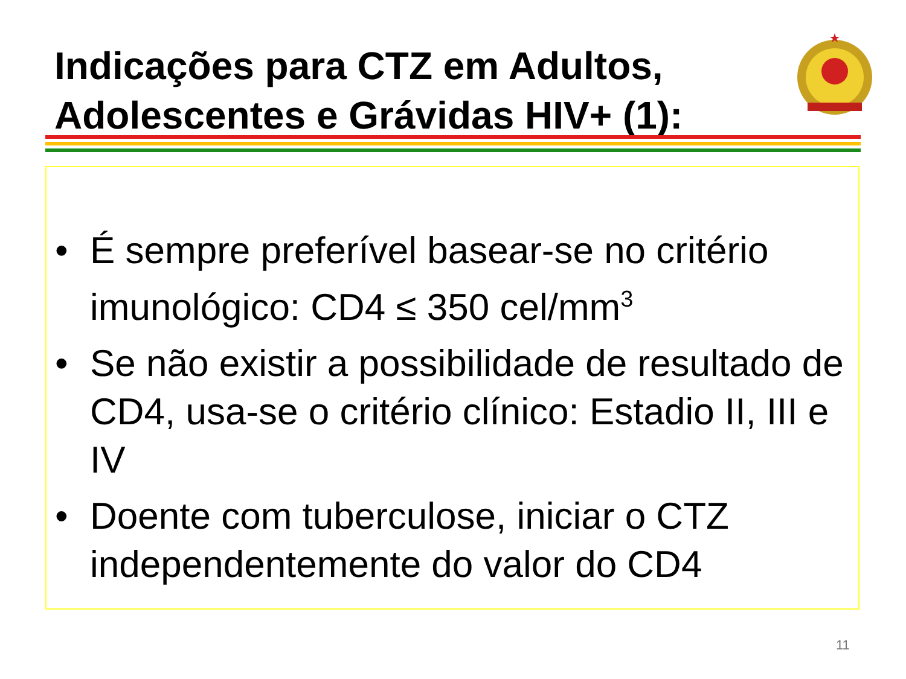Indicações para CTZ em Adultos,
Adolescentes e Grávidas HIV+ (1):
• É sempre preferível basear-se no critério imunológico: CD4 ≤ 350 cel/mm<sup>3</sup>
• Se não existir a possibilidade de resultado de CD4, usa-se o critério clínico: Estadio II, III e IV
• Doente com tuberculose, iniciar o CTZ independentemente do valor do CD4
11